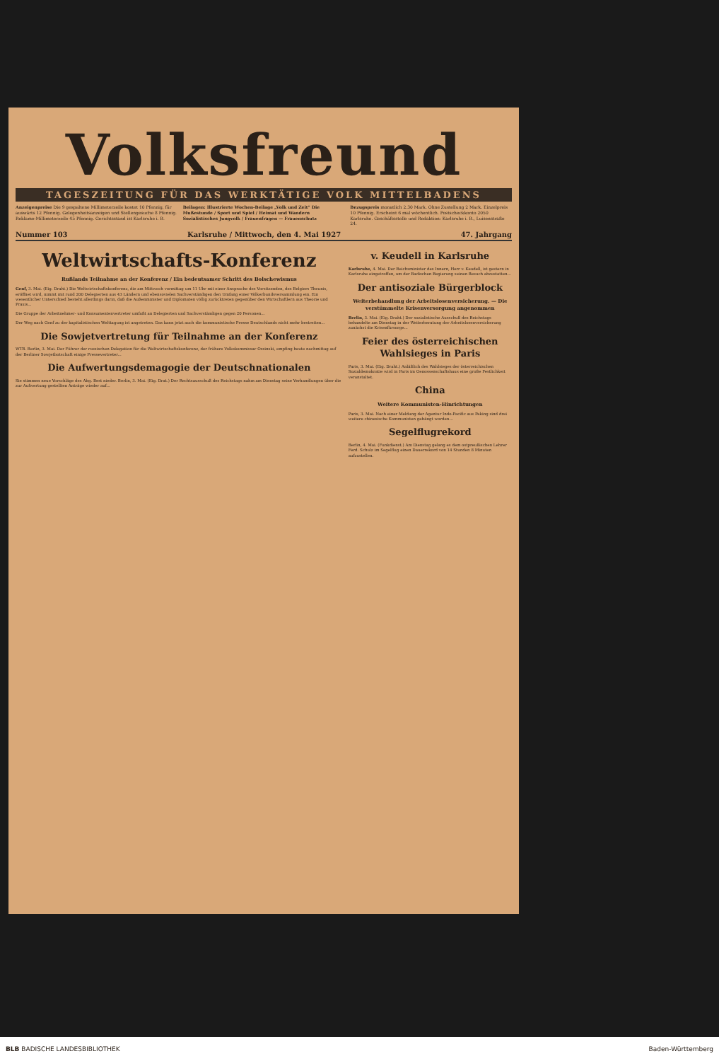Volksfreund
TAGESZEITUNG FÜR DAS WERKTÄTIGE VOLK MITTELBADENS
Anzeigenpreise Die 9 gespaltene Millimeterzeile kostet 10 Pfennig, für auswärts 12 Pfennig. Gelegenheitsanzeigen und Stellengesuche 8 Pfennig. Reklame-Millimeterzeile 45 Pfennig. Gerichtsstand ist Karlsruhe i. B.
Beilagen: Illustrierte Wochen-Beilage „Volk und Zeit" Die Mußestunde / Sport und Spiel / Heimat und Wandern Sozialistisches Jungvolk / Frauenfragen — Frauenschutz
Bezugspreis monatlich 2.30 Mark. Ohne Zustellung 2 Mark. Einzelpreis 10 Pfennig. Erscheint 6 mal wöchentlich. Postscheckkonto 2050 Karlsruhe. Geschäftsstelle und Redaktion: Karlsruhe i. B., Luisenstraße 24.
Nummer 103 Karlsruhe / Mittwoch, den 4. Mai 1927 47. Jahrgang
Weltwirtschafts-Konferenz
Rußlands Teilnahme an der Konferenz / Ein bedeutsamer Schritt des Bolschewismus
Genf, 3. Mai. (Eig. Draht.) Die Weltwirtschaftskonferenz, die am Mittwoch vormittag um 11 Uhr mit einer Ansprache des Vorsitzenden, des Belgiers Theunis, eröffnet wird, nimmt mit rund 200 Delegierten aus 43 Ländern und ebensovielen Sachverständigen den Umfang einer Völkerbundsversammlung ein. Ein wesentlicher Unterschied besteht allerdings darin, daß die Außenminister und Diplomaten völlig zurücktreten gegenüber den Wirtschaftlern aus Theorie und Praxis...
Die Gruppe der Arbeitnehmer- und Konsumentenvertreter umfaßt an Delegierten und Sachverständigen gegen 20 Personen...
Der Weg nach Genf zu der kapitalistischen Welttagung ist angetreten. Das kann jetzt auch die kommunistische Presse Deutschlands nicht mehr bestreiten...
Die Sowjetvertretung für Teilnahme an der Konferenz
WTB. Berlin, 3. Mai. Der Führer der russischen Delegation für die Weltwirtschaftskonferenz, der frühere Volkskommissar Ossinski, empfing heute nachmittag auf der Berliner Sowjetbotschaft einige Pressevertreter...
Die Aufwertungsdemagogie der Deutschnationalen
Sie stimmen neue Vorschläge des Abg. Best nieder. Berlin, 3. Mai. (Eig. Drat.) Der Rechtsausschuß des Reichstags nahm am Dienstag seine Verhandlungen über die zur Aufwertung gestellten Anträge wieder auf...
v. Keudell in Karlsruhe
Karlsruhe, 4. Mai. Der Reichsminister des Innern, Herr v. Keudell, ist gestern in Karlsruhe eingetroffen, um der Badischen Regierung seinen Besuch abzustatten...
Der antisoziale Bürgerblock
Weiterbehandlung der Arbeitslosenversicherung. — Die verstümmelte Krisenversorgung angenommen
Berlin, 3. Mai. (Eig. Draht.) Der sozialistische Ausschuß des Reichstags behandelte am Dienstag in der Weiterberatung der Arbeitslosenversicherung zunächst die Krisenfürsorge...
Feier des österreichischen Wahlsieges in Paris
Paris, 3. Mai. (Eig. Draht.) Anläßlich des Wahlsieges der österreichischen Sozialdemokratie wird in Paris im Genossenschaftshaus eine große Festlichkeit veranstaltet.
China
Weitere Kommunisten-Hinrichtungen
Paris, 3. Mai. Nach einer Meldung der Agentur Indo-Pacific aus Peking sind drei weitere chinesische Kommunisten gehängt worden...
Segelflugrekord
Berlin, 4. Mai. (Funkdienst.) Am Dienstag gelang es dem ostpreußischen Lehrer Ferd. Schulz im Segelflug einen Dauerrekord von 14 Stunden 8 Minuten aufzustellen.
BLB BADISCHE LANDESBIBLIOTHEK Baden-Württemberg